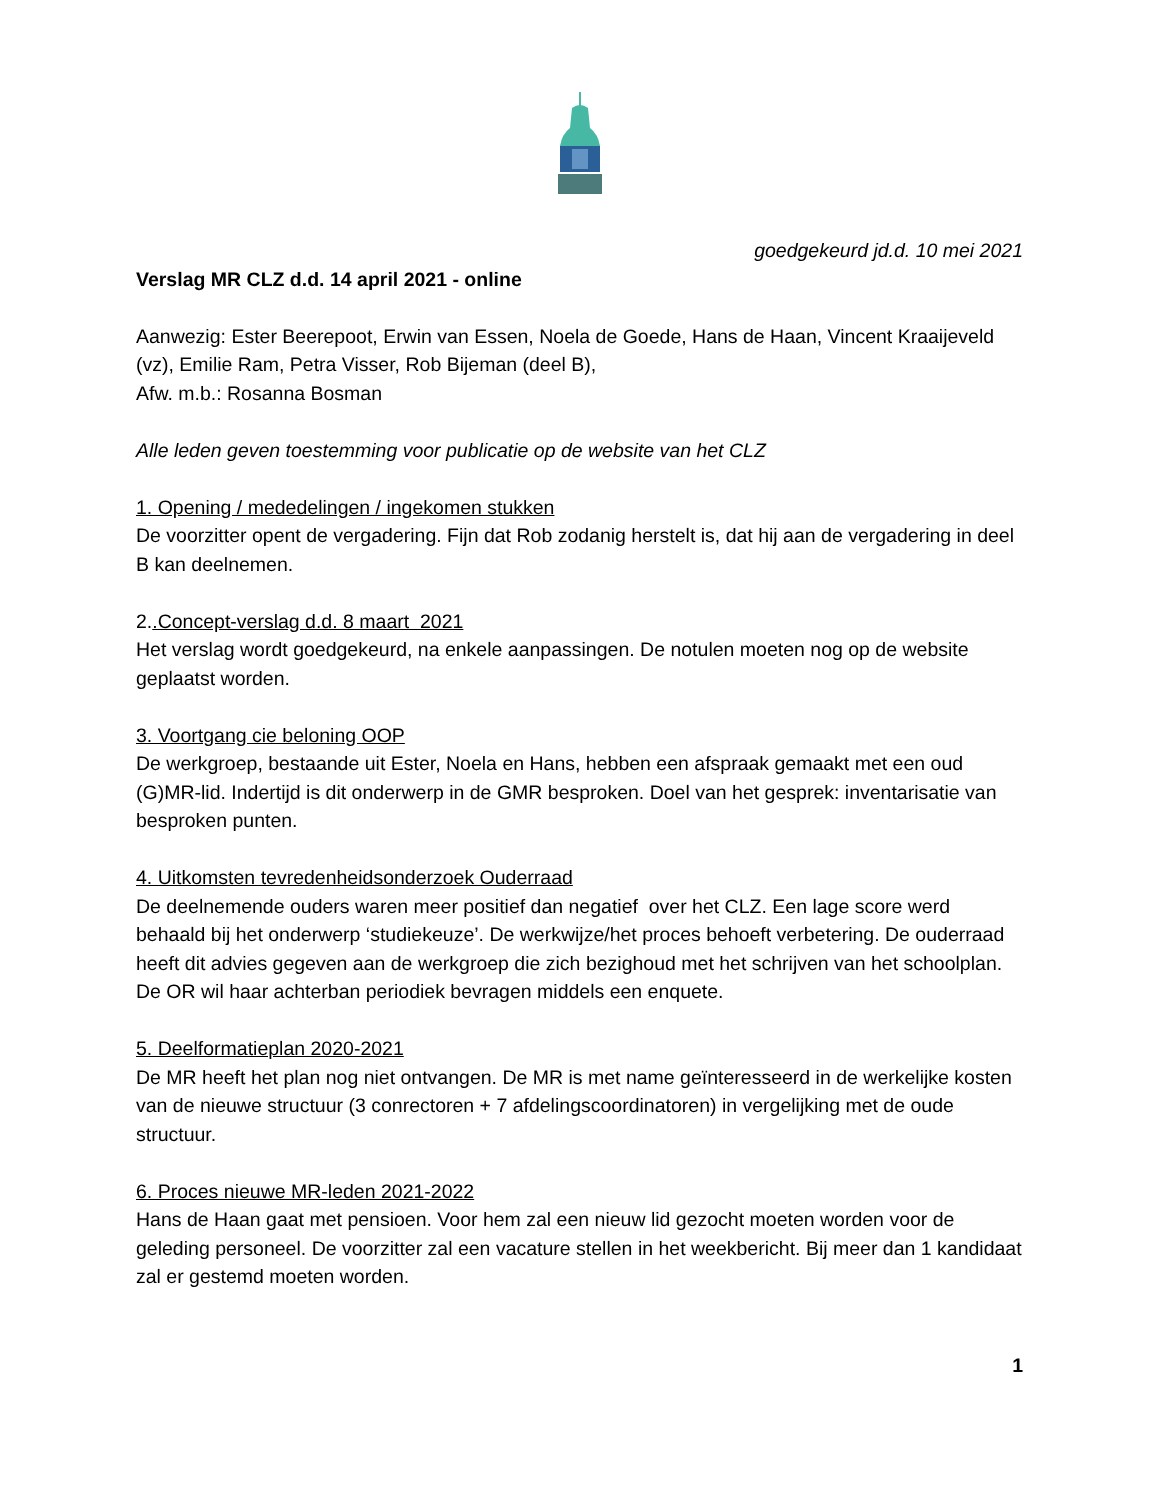goedgekeurd jd.d. 10 mei 2021
Verslag MR CLZ d.d. 14 april 2021 - online
Aanwezig: Ester Beerepoot, Erwin van Essen, Noela de Goede, Hans de Haan, Vincent Kraaijeveld (vz), Emilie Ram, Petra Visser, Rob Bijeman (deel B),
Afw. m.b.: Rosanna Bosman
Alle leden geven toestemming voor publicatie op de website van het CLZ
1. Opening / mededelingen / ingekomen stukken
De voorzitter opent de vergadering. Fijn dat Rob zodanig herstelt is, dat hij aan de vergadering in deel B kan deelnemen.
2..Concept-verslag d.d. 8 maart 2021
Het verslag wordt goedgekeurd, na enkele aanpassingen. De notulen moeten nog op de website geplaatst worden.
3. Voortgang cie beloning OOP
De werkgroep, bestaande uit Ester, Noela en Hans, hebben een afspraak gemaakt met een oud (G)MR-lid. Indertijd is dit onderwerp in de GMR besproken. Doel van het gesprek: inventarisatie van besproken punten.
4. Uitkomsten tevredenheidsonderzoek Ouderraad
De deelnemende ouders waren meer positief dan negatief over het CLZ. Een lage score werd behaald bij het onderwerp ‘studiekeuze’. De werkwijze/het proces behoeft verbetering. De ouderraad heeft dit advies gegeven aan de werkgroep die zich bezighoud met het schrijven van het schoolplan.
De OR wil haar achterban periodiek bevragen middels een enquete.
5. Deelformatieplan 2020-2021
De MR heeft het plan nog niet ontvangen. De MR is met name geïnteresseerd in de werkelijke kosten van de nieuwe structuur (3 conrectoren + 7 afdelingscoordinatoren) in vergelijking met de oude structuur.
6. Proces nieuwe MR-leden 2021-2022
Hans de Haan gaat met pensioen. Voor hem zal een nieuw lid gezocht moeten worden voor de geleding personeel. De voorzitter zal een vacature stellen in het weekbericht. Bij meer dan 1 kandidaat zal er gestemd moeten worden.
1